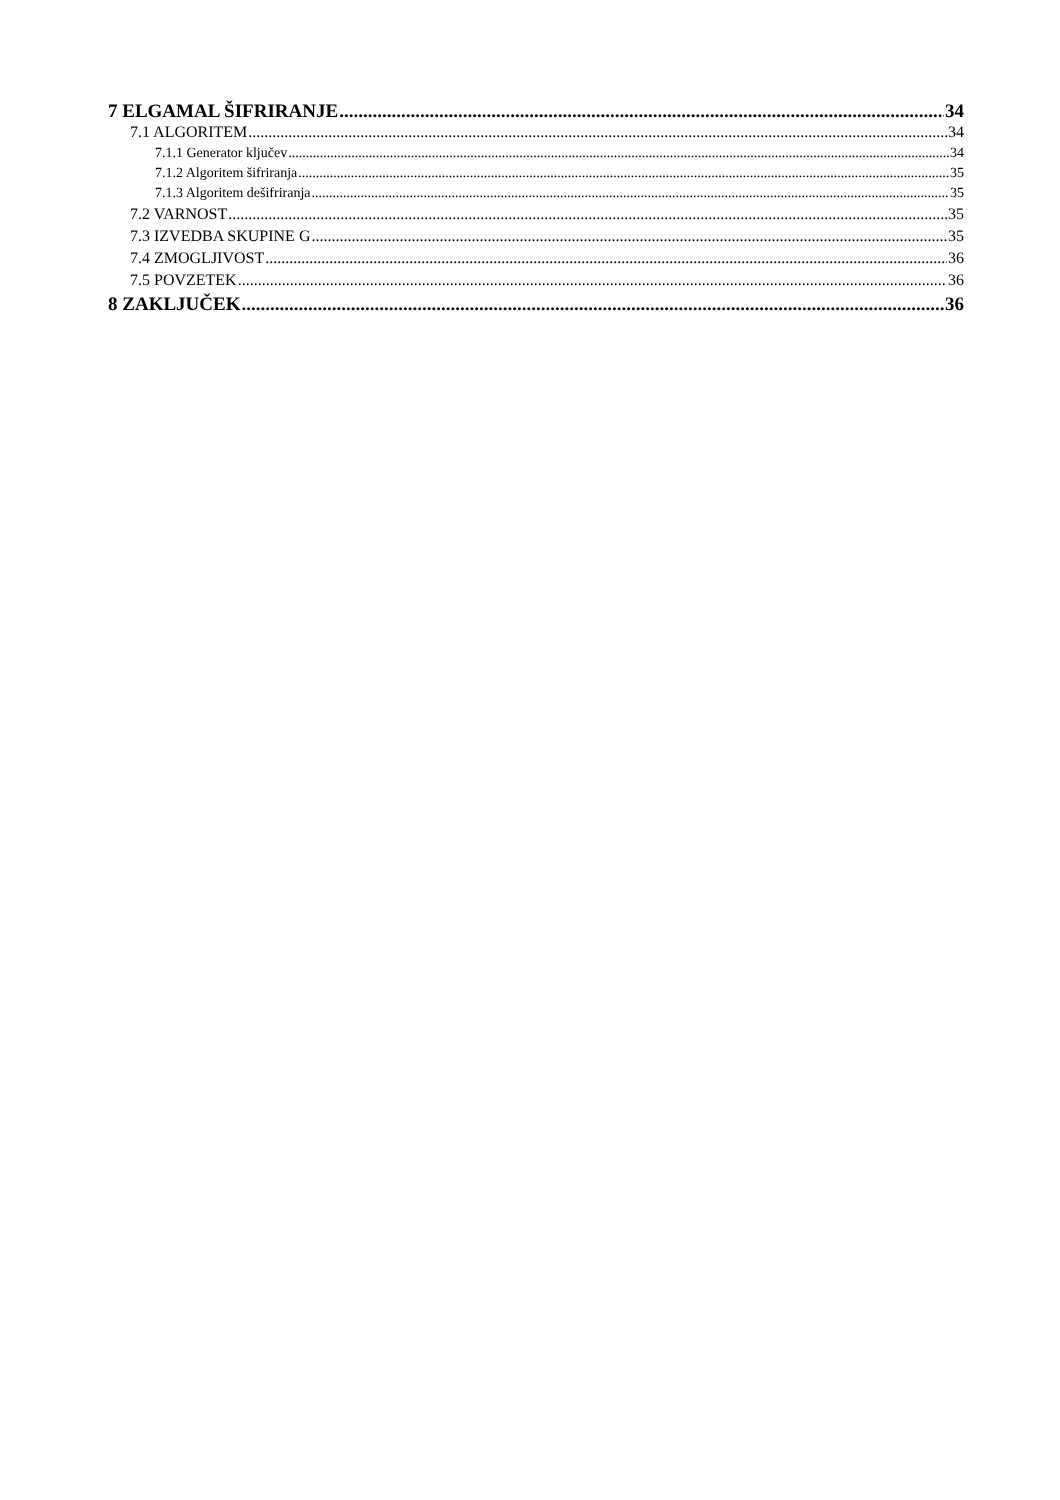7 ELGAMAL ŠIFRIRANJE 34
7.1 ALGORITEM 34
7.1.1 Generator ključev 34
7.1.2 Algoritem šifriranja 35
7.1.3 Algoritem dešifriranja 35
7.2 VARNOST 35
7.3 IZVEDBA SKUPINE G 35
7.4 ZMOGLJIVOST 36
7.5 POVZETEK 36
8 ZAKLJUČEK 36